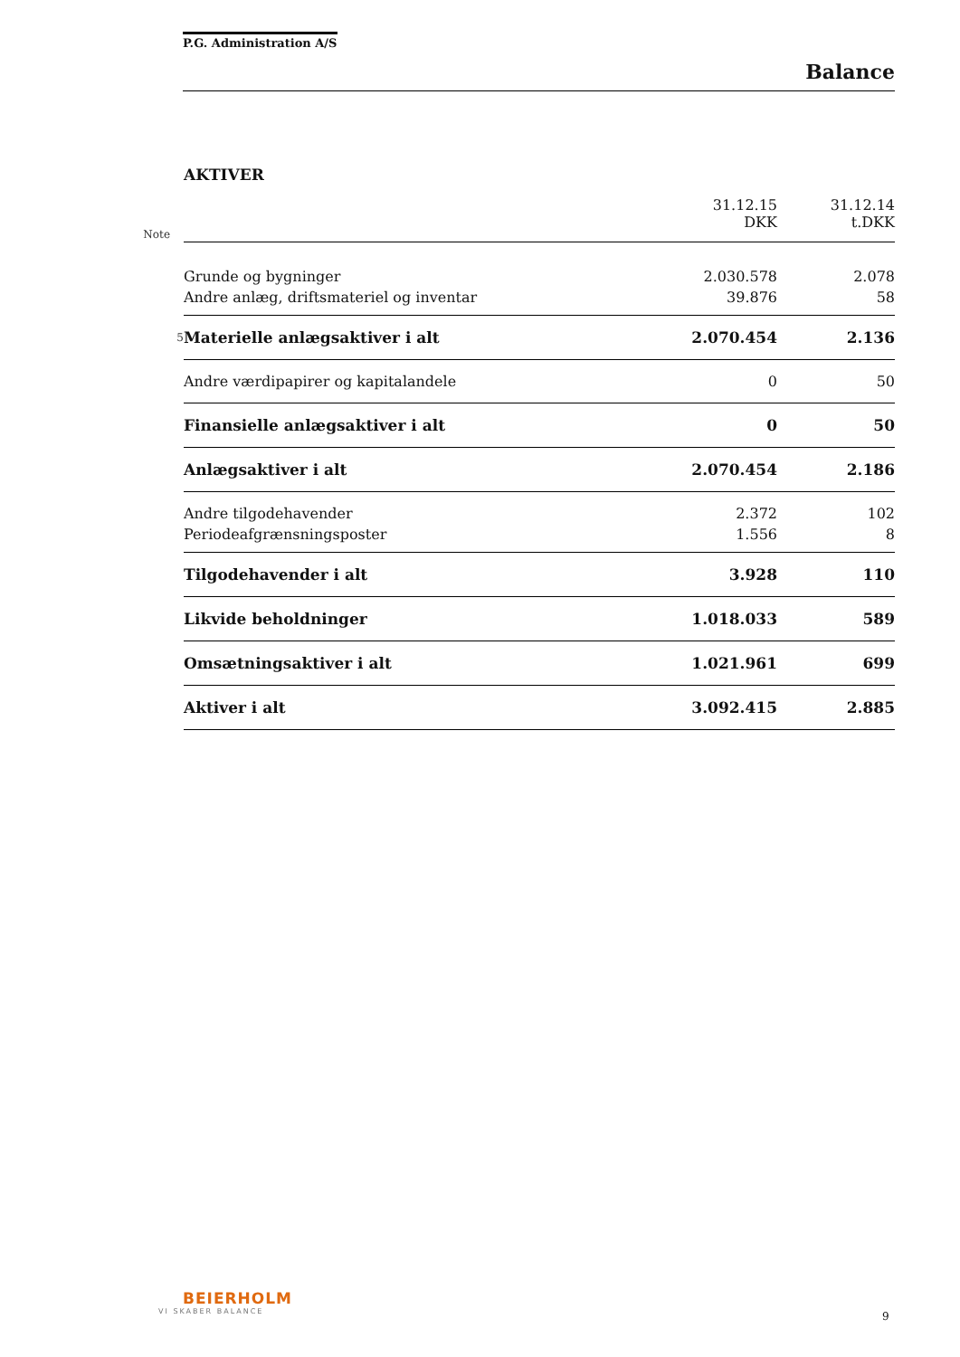P.G. Administration A/S
Balance
AKTIVER
| Note | | 31.12.15 DKK | 31.12.14 t.DKK |
| --- | --- | --- | --- |
| | Grunde og bygninger | 2.030.578 | 2.078 |
| | Andre anlæg, driftsmateriel og inventar | 39.876 | 58 |
| 5 | Materielle anlægsaktiver i alt | 2.070.454 | 2.136 |
| | Andre værdipapirer og kapitalandele | 0 | 50 |
| | Finansielle anlægsaktiver i alt | 0 | 50 |
| | Anlægsaktiver i alt | 2.070.454 | 2.186 |
| | Andre tilgodehavender | 2.372 | 102 |
| | Periodeafgrænsningsposter | 1.556 | 8 |
| | Tilgodehavender i alt | 3.928 | 110 |
| | Likvide beholdninger | 1.018.033 | 589 |
| | Omsætningsaktiver i alt | 1.021.961 | 699 |
| | Aktiver i alt | 3.092.415 | 2.885 |
BEIERHOLM
VI SKABER BALANCE
9